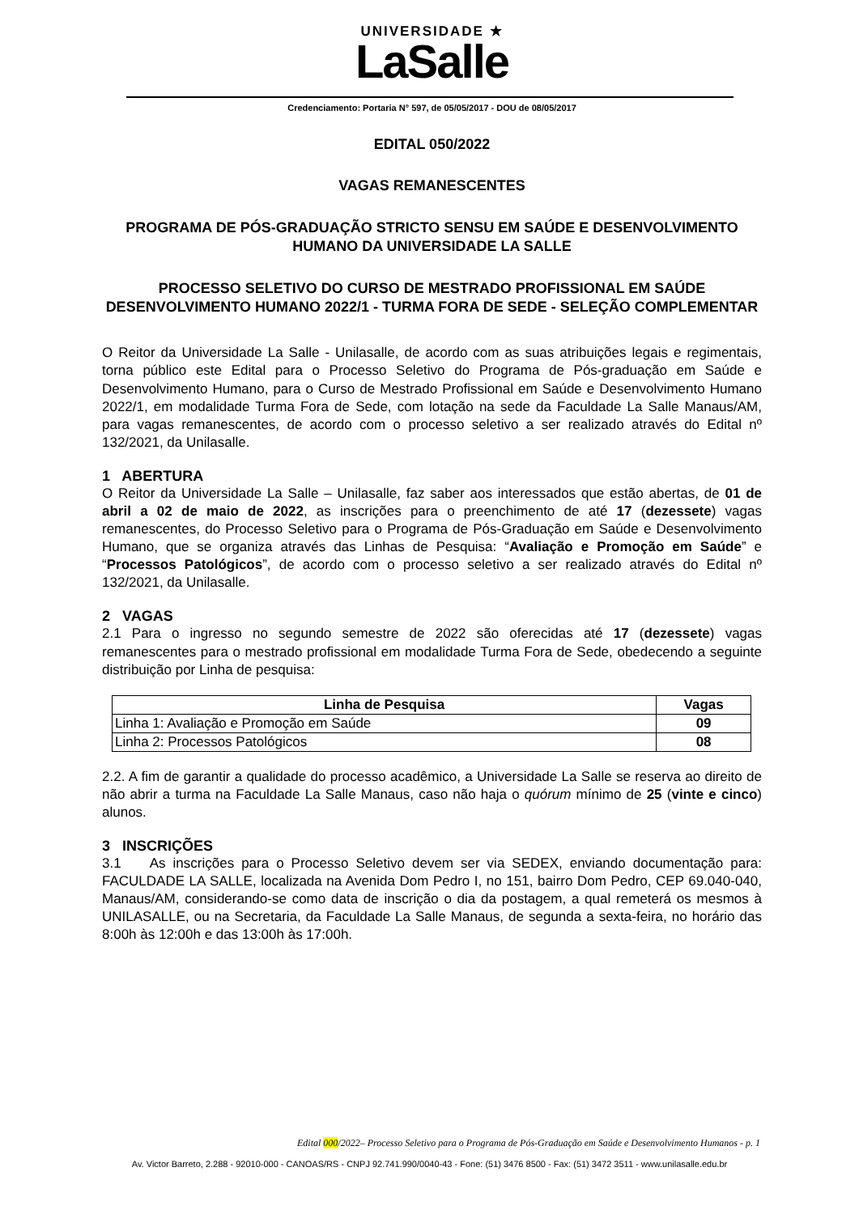UNIVERSIDADE ★
LaSalle
Credenciamento: Portaria N° 597, de 05/05/2017 - DOU de 08/05/2017
EDITAL 050/2022
VAGAS REMANESCENTES
PROGRAMA DE PÓS-GRADUAÇÃO STRICTO SENSU EM SAÚDE E DESENVOLVIMENTO HUMANO DA UNIVERSIDADE LA SALLE
PROCESSO SELETIVO DO CURSO DE MESTRADO PROFISSIONAL EM SAÚDE DESENVOLVIMENTO HUMANO 2022/1 - TURMA FORA DE SEDE - SELEÇÃO COMPLEMENTAR
O Reitor da Universidade La Salle - Unilasalle, de acordo com as suas atribuições legais e regimentais, torna público este Edital para o Processo Seletivo do Programa de Pós-graduação em Saúde e Desenvolvimento Humano, para o Curso de Mestrado Profissional em Saúde e Desenvolvimento Humano 2022/1, em modalidade Turma Fora de Sede, com lotação na sede da Faculdade La Salle Manaus/AM, para vagas remanescentes, de acordo com o processo seletivo a ser realizado através do Edital nº 132/2021, da Unilasalle.
1 ABERTURA
O Reitor da Universidade La Salle – Unilasalle, faz saber aos interessados que estão abertas, de 01 de abril a 02 de maio de 2022, as inscrições para o preenchimento de até 17 (dezessete) vagas remanescentes, do Processo Seletivo para o Programa de Pós-Graduação em Saúde e Desenvolvimento Humano, que se organiza através das Linhas de Pesquisa: “Avaliação e Promoção em Saúde” e “Processos Patológicos”, de acordo com o processo seletivo a ser realizado através do Edital nº 132/2021, da Unilasalle.
2 VAGAS
2.1 Para o ingresso no segundo semestre de 2022 são oferecidas até 17 (dezessete) vagas remanescentes para o mestrado profissional em modalidade Turma Fora de Sede, obedecendo a seguinte distribuição por Linha de pesquisa:
| Linha de Pesquisa | Vagas |
| --- | --- |
| Linha 1: Avaliação e Promoção em Saúde | 09 |
| Linha 2: Processos Patológicos | 08 |
2.2. A fim de garantir a qualidade do processo acadêmico, a Universidade La Salle se reserva ao direito de não abrir a turma na Faculdade La Salle Manaus, caso não haja o quórum mínimo de 25 (vinte e cinco) alunos.
3 INSCRIÇÕES
3.1 As inscrições para o Processo Seletivo devem ser via SEDEX, enviando documentação para: FACULDADE LA SALLE, localizada na Avenida Dom Pedro I, no 151, bairro Dom Pedro, CEP 69.040-040, Manaus/AM, considerando-se como data de inscrição o dia da postagem, a qual remeterá os mesmos à UNILASALLE, ou na Secretaria, da Faculdade La Salle Manaus, de segunda a sexta-feira, no horário das 8:00h às 12:00h e das 13:00h às 17:00h.
Edital 000/2022– Processo Seletivo para o Programa de Pós-Graduação em Saúde e Desenvolvimento Humanos - p. 1
Av. Victor Barreto, 2.288 - 92010-000 - CANOAS/RS - CNPJ 92.741.990/0040-43 - Fone: (51) 3476 8500 - Fax: (51) 3472 3511 - www.unilasalle.edu.br